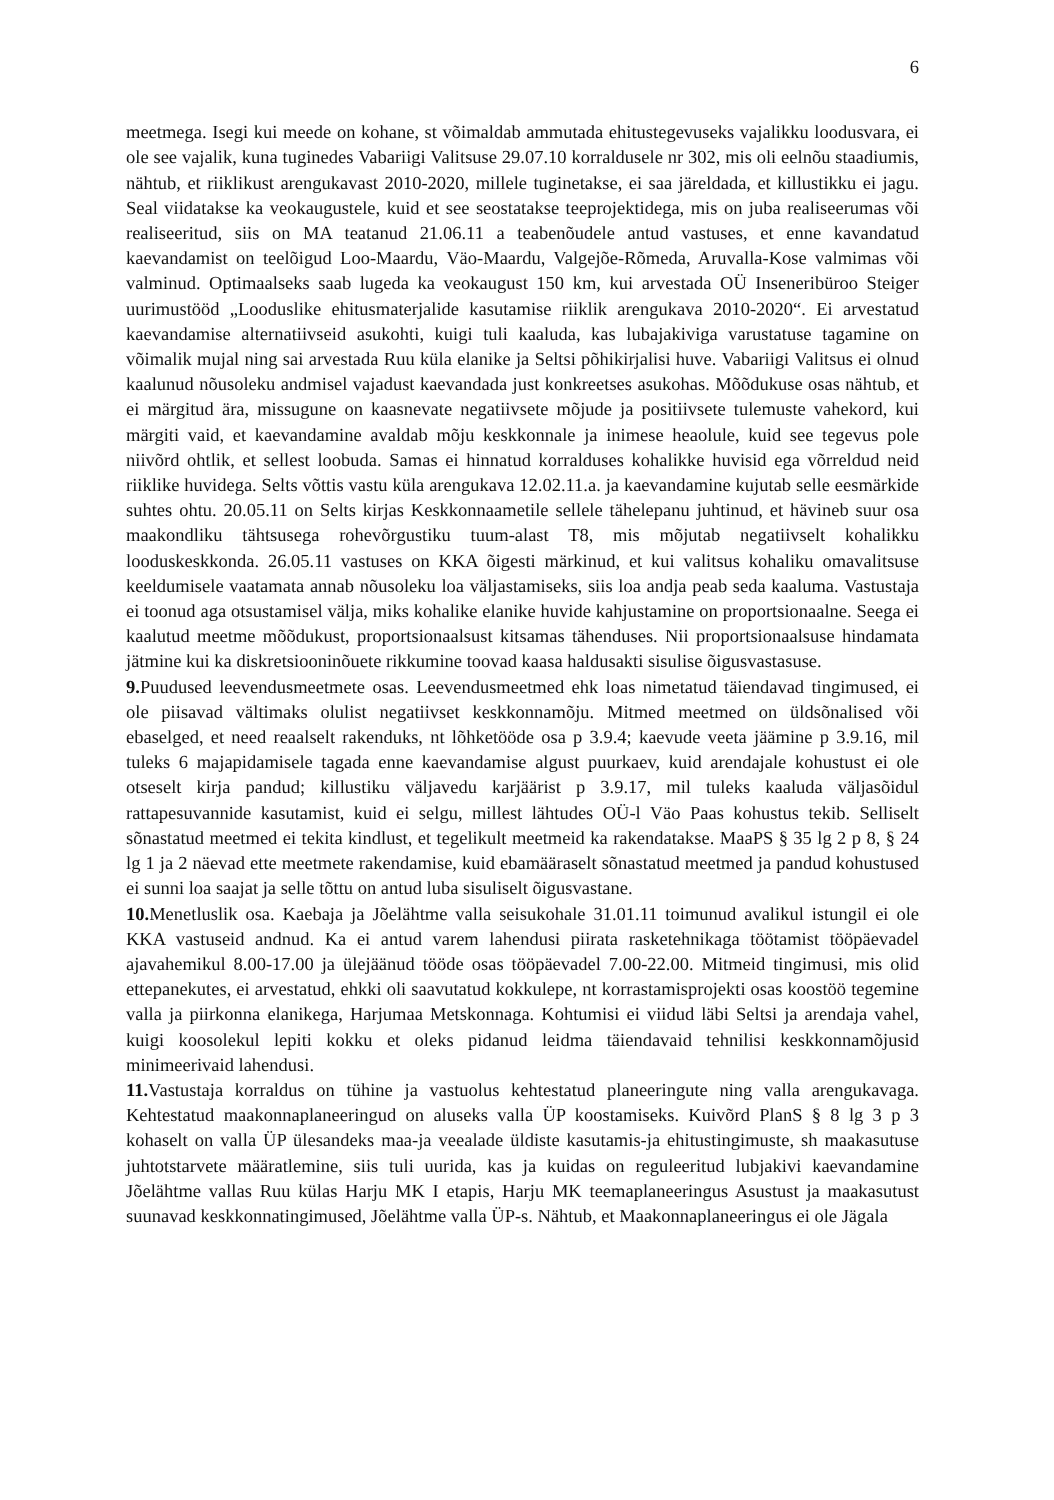6
meetmega. Isegi kui meede on kohane, st võimaldab ammutada ehitustegevuseks vajalikku loodusvara, ei ole see vajalik, kuna tuginedes Vabariigi Valitsuse 29.07.10 korraldusele nr 302, mis oli eelnõu staadiumis, nähtub, et riiklikust arengukavast 2010-2020, millele tuginetakse, ei saa järeldada, et killustikku ei jagu. Seal viidatakse ka veokaugustele, kuid et see seostatakse teeprojektidega, mis on juba realiseerumas või realiseeritud, siis on MA teatanud 21.06.11 a teabenõudele antud vastuses, et enne kavandatud kaevandamist on teelõigud Loo-Maardu, Väo-Maardu, Valgejõe-Rõmeda, Aruvalla-Kose valmimas või valminud. Optimaalseks saab lugeda ka veokaugust 150 km, kui arvestada OÜ Inseneribüroo Steiger uurimustööd „Looduslike ehitusmaterjalide kasutamise riiklik arengukava 2010-2020“. Ei arvestatud kaevandamise alternatiivseid asukohti, kuigi tuli kaaluda, kas lubajakiviga varustatuse tagamine on võimalik mujal ning sai arvestada Ruu küla elanike ja Seltsi põhikirjalisi huve. Vabariigi Valitsus ei olnud kaalunud nõusoleku andmisel vajadust kaevandada just konkreetses asukohas. Mõõdukuse osas nähtub, et ei märgitud ära, missugune on kaasnevate negatiivsete mõjude ja positiivsete tulemuste vahekord, kui märgiti vaid, et kaevandamine avaldab mõju keskkonnale ja inimese heaolule, kuid see tegevus pole niivõrd ohtlik, et sellest loobuda. Samas ei hinnatud korralduses kohalikke huvisid ega võrreldud neid riiklike huvidega. Selts võttis vastu küla arengukava 12.02.11.a. ja kaevandamine kujutab selle eesmärkide suhtes ohtu. 20.05.11 on Selts kirjas Keskkonnaametile sellele tähelepanu juhtinud, et hävineb suur osa maakondliku tähtsusega rohevõrgustiku tuum-alast T8, mis mõjutab negatiivselt kohalikku looduskeskkonda. 26.05.11 vastuses on KKA õigesti märkinud, et kui valitsus kohaliku omavalitsuse keeldumisele vaatamata annab nõusoleku loa väljastamiseks, siis loa andja peab seda kaaluma. Vastustaja ei toonud aga otsustamisel välja, miks kohalike elanike huvide kahjustamine on proportsionaalne. Seega ei kaalutud meetme mõõdukust, proportsionaalsust kitsamas tähenduses. Nii proportsionaalsuse hindamata jätmine kui ka diskretsiooninõuete rikkumine toovad kaasa haldusakti sisulise õigusvastasuse.
9. Puudused leevendusmeetmete osas. Leevendusmeetmed ehk loas nimetatud täiendavad tingimused, ei ole piisavad vältimaks olulist negatiivset keskkonnamõju. Mitmed meetmed on üldsõnalised või ebaselged, et need reaalselt rakenduks, nt lõhketööde osa p 3.9.4; kaevude veeta jäämine p 3.9.16, mil tuleks 6 majapidamisele tagada enne kaevandamise algust puurkaev, kuid arendajale kohustust ei ole otseselt kirja pandud; killustiku väljavedu karjäärist p 3.9.17, mil tuleks kaaluda väljasõidul rattapesuvannide kasutamist, kuid ei selgu, millest lähtudes OÜ-l Väo Paas kohustus tekib. Selliselt sõnastatud meetmed ei tekita kindlust, et tegelikult meetmeid ka rakendatakse. MaaPS § 35 lg 2 p 8, § 24 lg 1 ja 2 näevad ette meetmete rakendamise, kuid ebamääraselt sõnastatud meetmed ja pandud kohustused ei sunni loa saajat ja selle tõttu on antud luba sisuliselt õigusvastane.
10. Menetluslik osa. Kaebaja ja Jõelähtme valla seisukohale 31.01.11 toimunud avalikul istungil ei ole KKA vastuseid andnud. Ka ei antud varem lahendusi piirata rasketehnikaga töötamist tööpäevadel ajavahemikul 8.00-17.00 ja ülejäänud tööde osas tööpäevadel 7.00-22.00. Mitmeid tingimusi, mis olid ettepanekutes, ei arvestatud, ehkki oli saavutatud kokkulepe, nt korrastamisprojekti osas koostöö tegemine valla ja piirkonna elanikega, Harjumaa Metskonnaga. Kohtumisi ei viidud läbi Seltsi ja arendaja vahel, kuigi koosolekul lepiti kokku et oleks pidanud leidma täiendavaid tehnilisi keskkonnamõjusid minimeerivaid lahendusi.
11. Vastustaja korraldus on tühine ja vastuolus kehtestatud planeeringute ning valla arengukavaga. Kehtestatud maakonnaplaneeringud on aluseks valla ÜP koostamiseks. Kuivõrd PlanS § 8 lg 3 p 3 kohaselt on valla ÜP ülesandeks maa-ja veealade üldiste kasutamis-ja ehitustingimuste, sh maakasutuse juhtotstarvete määratlemine, siis tuli uurida, kas ja kuidas on reguleeritud lubjakivi kaevandamine Jõelähtme vallas Ruu külas Harju MK I etapis, Harju MK teemaplaneeringus Asustust ja maakasutust suunavad keskkonnatingimused, Jõelähtme valla ÜP-s. Nähtub, et Maakonnaplaneeringus ei ole Jägala